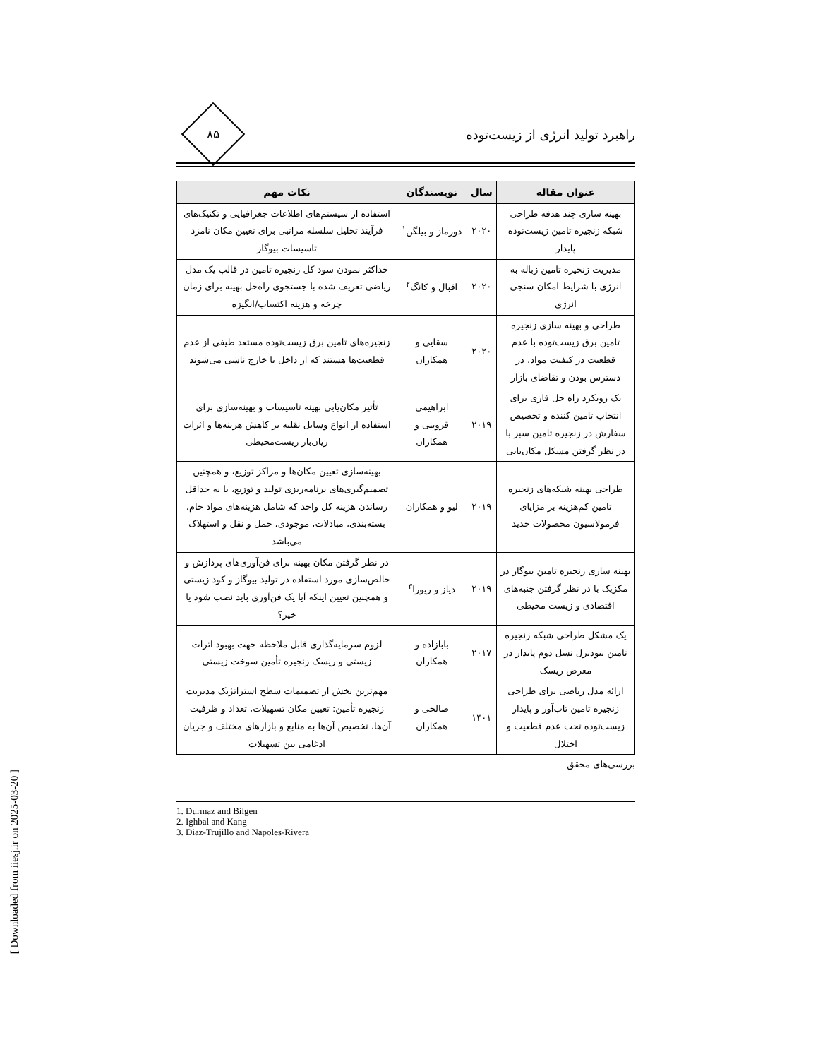[ Downloaded from iiesj.ir on 2025-03-20 ]
راهبرد تولید انرژی از زیست‌توده
۸۵
| عنوان مقاله | سال | نویسندگان | نکات مهم |
| --- | --- | --- | --- |
| بهینه سازی چند هدفه طراحی شبکه زنجیره تامین زیست‌توده پایدار | ۲۰۲۰ | دورماز و بیلگن<sup>۱</sup> | استفاده از سیستم‌های اطلاعات جغرافیایی و تکنیک‌های فرآیند تحلیل سلسله مراتبی برای تعیین مکان نامزد تاسیسات بیوگاز |
| مدیریت زنجیره تامین زباله به انرژی با شرایط امکان سنجی انرژی | ۲۰۲۰ | اقبال و کانگ<sup>۲</sup> | حداکثر نمودن سود کل زنجیره تامین در قالب یک مدل ریاضی تعریف شده با جستجوی راه‌حل بهینه برای زمان چرخه و هزینه اکتساب/انگیزه |
| طراحی و بهینه سازی زنجیره تامین برق زیست‌توده با عدم قطعیت در کیفیت مواد، در دسترس بودن و تقاضای بازار | ۲۰۲۰ | سقایی و همکاران | زنجیره‌های تامین برق زیست‌توده مستعد طیفی از عدم قطعیت‌ها هستند که از داخل یا خارج ناشی می‌شوند |
| یک رویکرد راه حل فازی برای انتخاب تامین کننده و تخصیص سفارش در زنجیره تامین سبز با در نظر گرفتن مشکل مکان‌یابی | ۲۰۱۹ | ابراهیمی قزوینی و همکاران | تأثیر مکان‌یابی بهینه تاسیسات و بهینه‌سازی برای استفاده از انواع وسایل نقلیه بر کاهش هزینه‌ها و اثرات زیان‌بار زیست‌محیطی |
| طراحی بهینه شبکه‌های زنجیره تامین کم‌هزینه بر مزایای فرمولاسیون محصولات جدید | ۲۰۱۹ | لیو و همکاران | بهینه‌سازی تعیین مکان‌ها و مراکز توزیع، و همچنین تصمیم‌گیری‌های برنامه‌ریزی تولید و توزیع، با به حداقل رساندن هزینه کل واحد که شامل هزینه‌های مواد خام، بسته‌بندی، مبادلات، موجودی، حمل و نقل و استهلاک می‌باشد |
| بهینه سازی زنجیره تامین بیوگاز در مکزیک با در نظر گرفتن جنبه‌های اقتصادی و زیست محیطی | ۲۰۱۹ | دیاز و ریورا<sup>۳</sup> | در نظر گرفتن مکان بهینه برای فن‌آوری‌های پردازش و خالص‌سازی مورد استفاده در تولید بیوگاز و کود زیستی و همچنین تعیین اینکه آیا یک فن‌آوری باید نصب شود یا خیر؟ |
| یک مشکل طراحی شبکه زنجیره تامین بیودیزل نسل دوم پایدار در معرض ریسک | ۲۰۱۷ | بابازاده و همکاران | لزوم سرمایه‌گذاری قابل ملاحظه جهت بهبود اثرات زیستی و ریسک زنجیره تأمین سوخت زیستی |
| ارائه مدل ریاضی برای طراحی زنجیره تامین تاب‌آور و پایدار زیست‌توده تحت عدم قطعیت و اختلال | ۱۴۰۱ | صالحی و همکاران | مهم‌ترین بخش از تصمیمات سطح استراتژیک مدیریت زنجیره تأمین: تعیین مکان تسهیلات، تعداد و ظرفیت آن‌ها، تخصیص آن‌ها به منابع و بازارهای مختلف و جریان ادغامی بین تسهیلات |
بررسی‌های محقق
1. Durmaz and Bilgen
2. Ighbal and Kang
3. Diaz-Trujillo and Napoles-Rivera